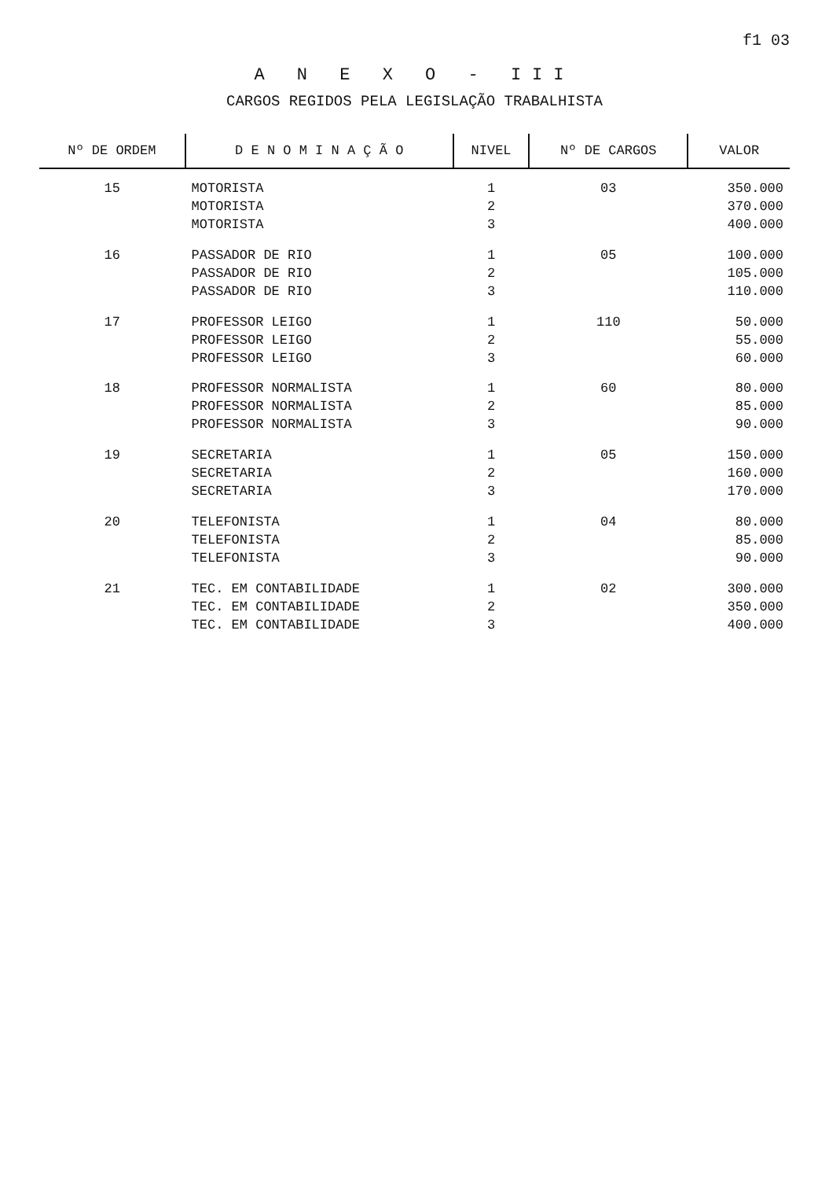f1 03
A N E X O - III
CARGOS REGIDOS PELA LEGISLAÇÃO TRABALHISTA
| Nº DE ORDEM | D E N O M I N A Ç Ã O | NIVEL | Nº DE CARGOS | VALOR |
| --- | --- | --- | --- | --- |
| 15 | MOTORISTA MOTORISTA MOTORISTA | 1 2 3 | 03 | 350.000 370.000 400.000 |
| 16 | PASSADOR DE RIO PASSADOR DE RIO PASSADOR DE RIO | 1 2 3 | 05 | 100.000 105.000 110.000 |
| 17 | PROFESSOR LEIGO PROFESSOR LEIGO PROFESSOR LEIGO | 1 2 3 | 110 | 50.000 55.000 60.000 |
| 18 | PROFESSOR NORMALISTA PROFESSOR NORMALISTA PROFESSOR NORMALISTA | 1 2 3 | 60 | 80.000 85.000 90.000 |
| 19 | SECRETARIA SECRETARIA SECRETARIA | 1 2 3 | 05 | 150.000 160.000 170.000 |
| 20 | TELEFONISTA TELEFONISTA TELEFONISTA | 1 2 3 | 04 | 80.000 85.000 90.000 |
| 21 | TEC. EM CONTABILIDADE TEC. EM CONTABILIDADE TEC. EM CONTABILIDADE | 1 2 3 | 02 | 300.000 350.000 400.000 |